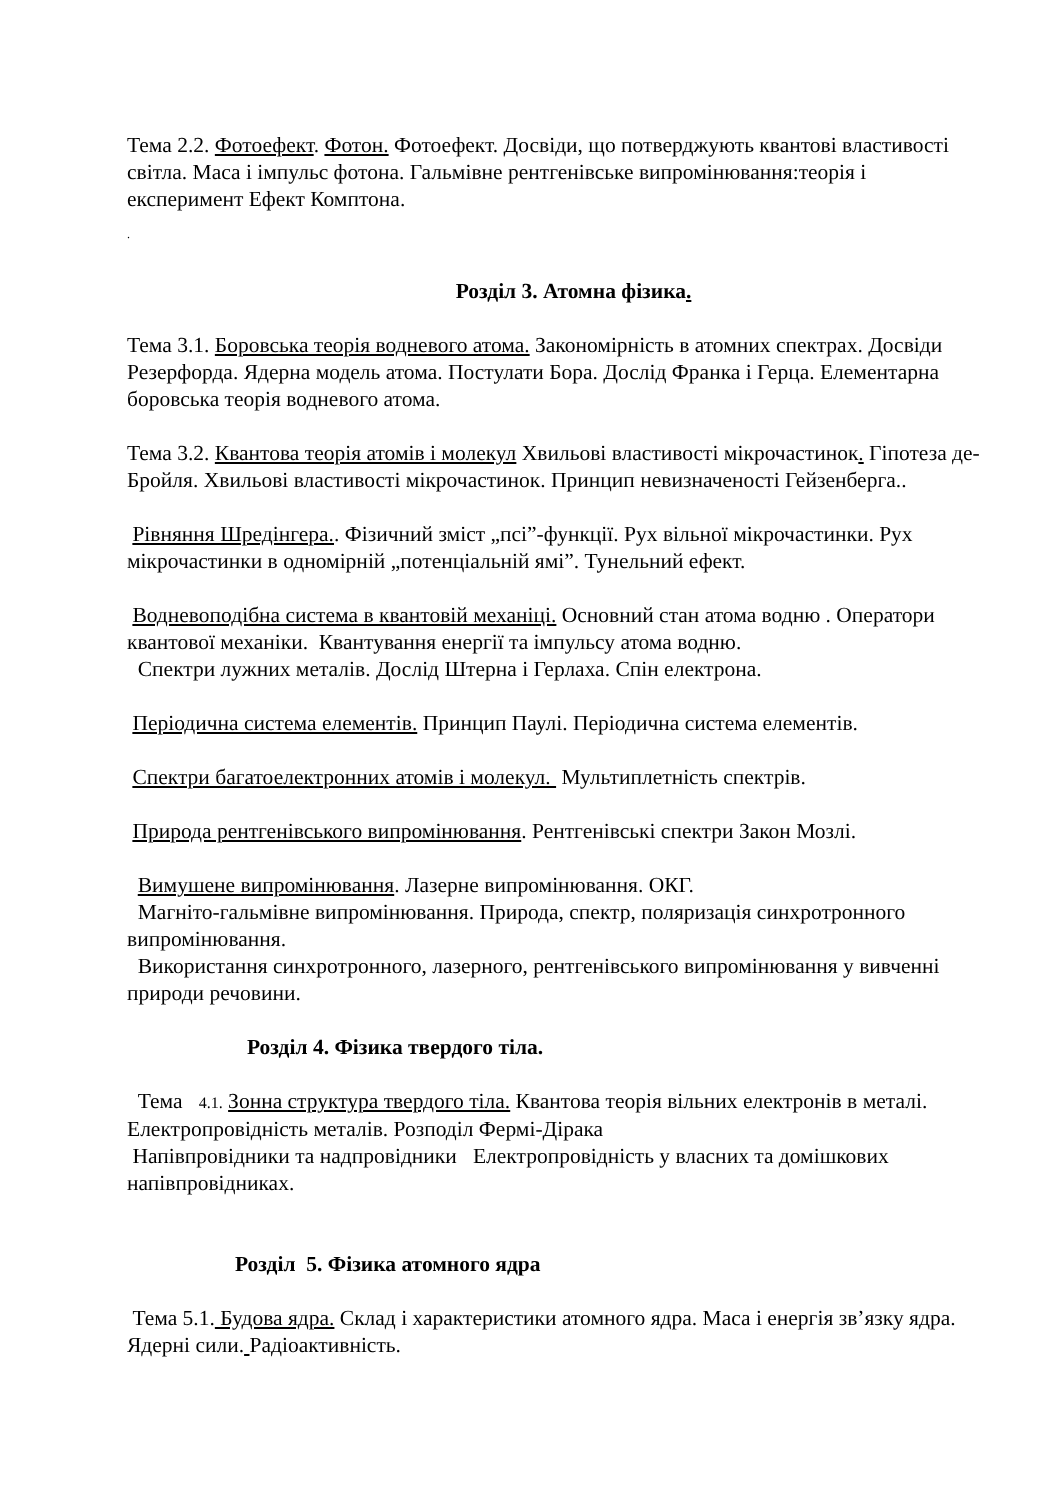Тема 2.2. Фотоефект. Фотон. Фотоефект. Досвіди, що потверджують квантові властивості світла. Маса і імпульс фотона. Гальмівне рентгенівське випромінювання:теорія і експеримент Ефект Комптона.
.
Розділ 3. Атомна фізика.
Тема 3.1. Боровська теорія водневого атома. Закономірність в атомних спектрах. Досвіди Резерфорда. Ядерна модель атома. Постулати Бора. Дослід Франка і Герца. Елементарна боровська теорія водневого атома.
Тема 3.2. Квантова теорія атомів і молекул Хвильові властивості мікрочастинок. Гіпотеза де-Бройля. Хвильові властивості мікрочастинок. Принцип невизначеності Гейзенберга..
Рівняння Шредінгера.. Фізичний зміст „псі”-функції. Рух вільної мікрочастинки. Рух мікрочастинки в одномірній „потенціальній ямі”. Тунельний ефект.
Водневоподібна система в квантовій механіці. Основний стан атома водню . Оператори квантової механіки. Квантування енергії та імпульсу атома водню.
Спектри лужних металів. Дослід Штерна і Герлаха. Спін електрона.
Періодична система елементів. Принцип Паулі. Періодична система елементів.
Спектри багатоелектронних атомів і молекул. Мультиплетність спектрів.
Природа рентгенівського випромінювання. Рентгенівські спектри Закон Мозлі.
Вимушене випромінювання. Лазерне випромінювання. ОКГ.
Магніто-гальмівне випромінювання. Природа, спектр, поляризація синхротронного випромінювання.
Використання синхротронного, лазерного, рентгенівського випромінювання у вивченні природи речовини.
Розділ 4. Фізика твердого тіла.
Тема 4.1. Зонна структура твердого тіла. Квантова теорія вільних електронів в металі. Електропровідність металів. Розподіл Фермі-Дірака
Напівпровідники та надпровідники Електропровідність у власних та домішкових напівпровідниках.
Розділ 5. Фізика атомного ядра
Тема 5.1. Будова ядра. Склад і характеристики атомного ядра. Маса і енергія зв’язку ядра. Ядерні сили. Радіоактивність.